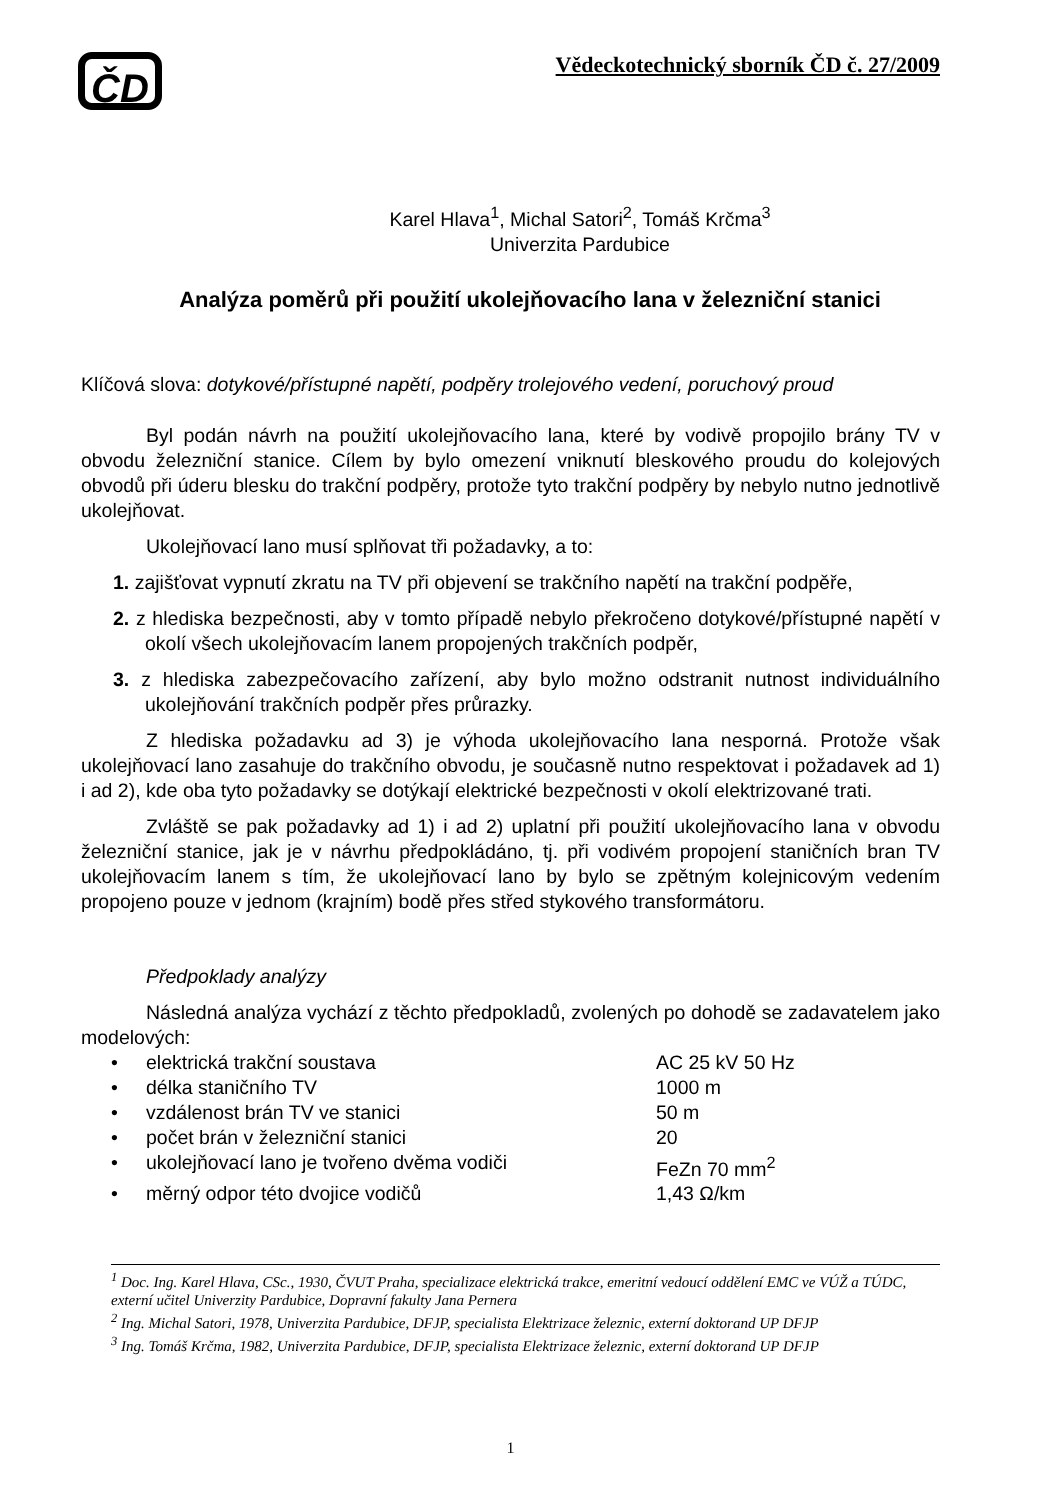ČD
Vědeckotechnický sborník ČD č. 27/2009
Karel Hlava<sup>1</sup>, Michal Satori<sup>2</sup>, Tomáš Krčma<sup>3</sup>
Univerzita Pardubice
Analýza poměrů při použití ukolejňovacího lana v železniční stanici
Klíčová slova: dotykové/přístupné napětí, podpěry trolejového vedení, poruchový proud
Byl podán návrh na použití ukolejňovacího lana, které by vodivě propojilo brány TV v obvodu železniční stanice. Cílem by bylo omezení vniknutí bleskového proudu do kolejových obvodů při úderu blesku do trakční podpěry, protože tyto trakční podpěry by nebylo nutno jednotlivě ukolejňovat.
Ukolejňovací lano musí splňovat tři požadavky, a to:
1. zajišťovat vypnutí zkratu na TV při objevení se trakčního napětí na trakční podpěře,
2. z hlediska bezpečnosti, aby v tomto případě nebylo překročeno dotykové/přístupné napětí v okolí všech ukolejňovacím lanem propojených trakčních podpěr,
3. z hlediska zabezpečovacího zařízení, aby bylo možno odstranit nutnost individuálního ukolejňování trakčních podpěr přes průrazky.
Z hlediska požadavku ad 3) je výhoda ukolejňovacího lana nesporná. Protože však ukolejňovací lano zasahuje do trakčního obvodu, je současně nutno respektovat i požadavek ad 1) i ad 2), kde oba tyto požadavky se dotýkají elektrické bezpečnosti v okolí elektrizované trati.
Zvláště se pak požadavky ad 1) i ad 2) uplatní při použití ukolejňovacího lana v obvodu železniční stanice, jak je v návrhu předpokládáno, tj. při vodivém propojení staničních bran TV ukolejňovacím lanem s tím, že ukolejňovací lano by bylo se zpětným kolejnicovým vedením propojeno pouze v jednom (krajním) bodě přes střed stykového transformátoru.
Předpoklady analýzy
Následná analýza vychází z těchto předpokladů, zvolených po dohodě se zadavatelem jako modelových:
• elektrická trakční soustava AC 25 kV 50 Hz
• délka staničního TV 1000 m
• vzdálenost brán TV ve stanici 50 m
• počet brán v železniční stanici 20
• ukolejňovací lano je tvořeno dvěma vodiči FeZn 70 mm<sup>2</sup>
• měrný odpor této dvojice vodičů 1,43 Ω/km
<sup>1</sup> Doc. Ing. Karel Hlava, CSc., 1930, ČVUT Praha, specializace elektrická trakce, emeritní vedoucí oddělení EMC ve VÚŽ a TÚDC, externí učitel Univerzity Pardubice, Dopravní fakulty Jana Pernera
<sup>2</sup> Ing. Michal Satori, 1978, Univerzita Pardubice, DFJP, specialista Elektrizace železnic, externí doktorand UP DFJP
<sup>3</sup> Ing. Tomáš Krčma, 1982, Univerzita Pardubice, DFJP, specialista Elektrizace železnic, externí doktorand UP DFJP
1